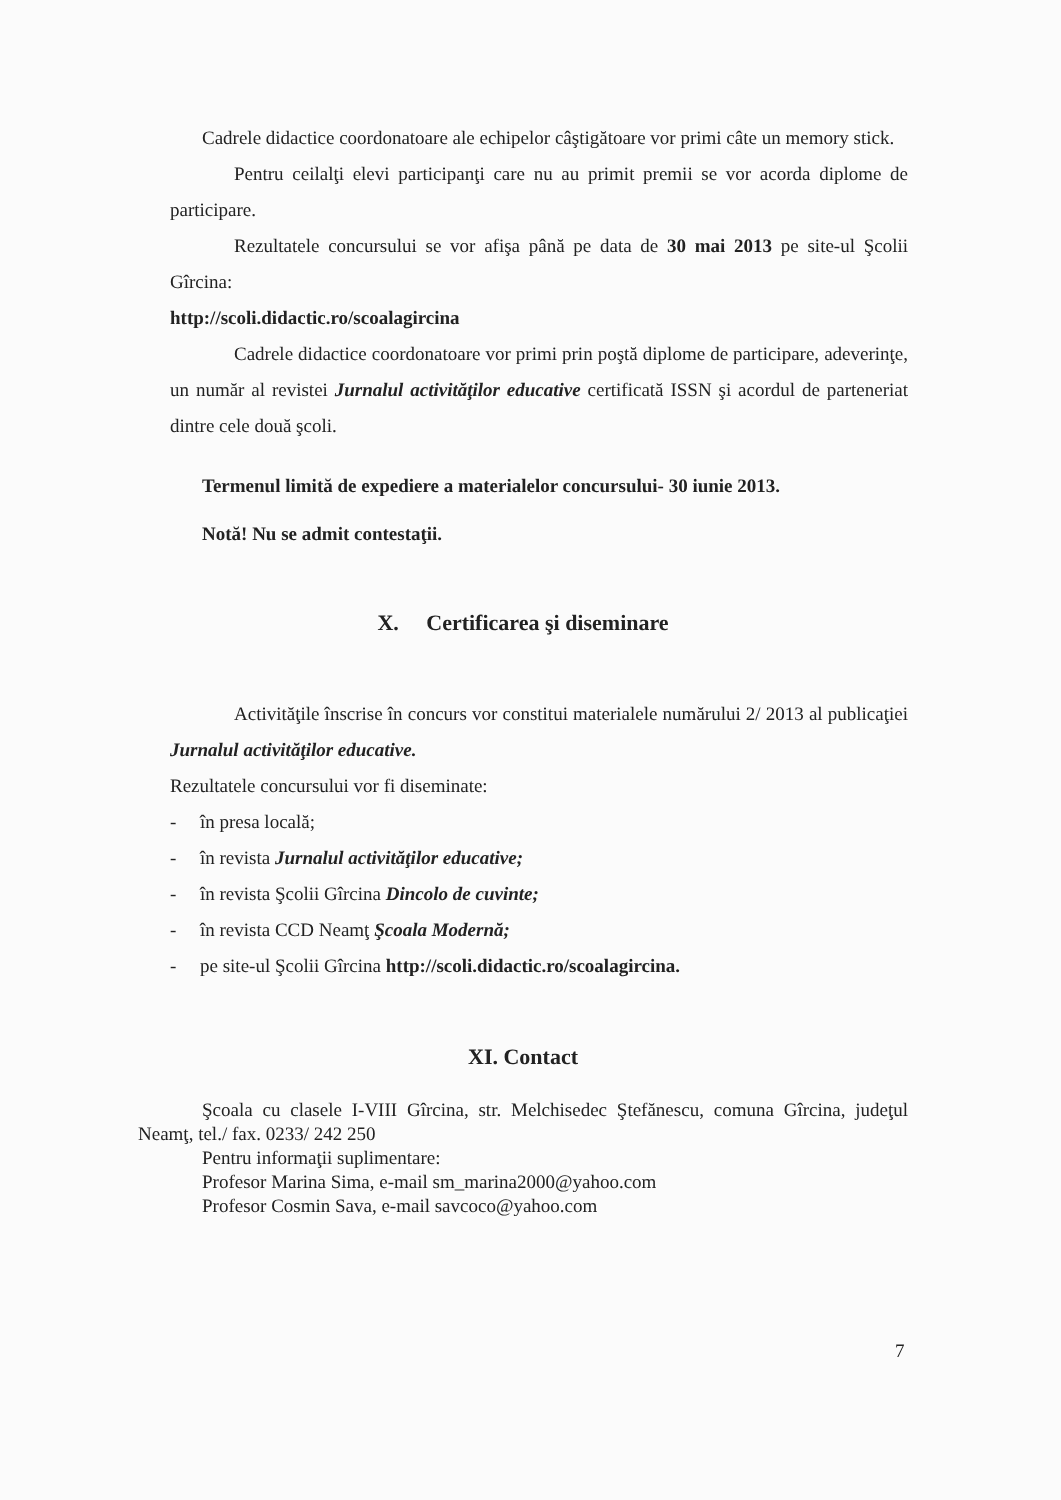Cadrele didactice coordonatoare ale echipelor câştigătoare vor primi câte un memory stick.
Pentru ceilalţi elevi participanţi care nu au primit premii se vor acorda diplome de participare.
Rezultatele concursului se vor afişa până pe data de 30 mai 2013 pe site-ul Şcolii Gîrcina:
http://scoli.didactic.ro/scoalagircina
Cadrele didactice coordonatoare vor primi prin poştă diplome de participare, adeverinţe, un număr al revistei Jurnalul activităţilor educative certificată ISSN şi acordul de parteneriat dintre cele două şcoli.
Termenul limită de expediere a materialelor concursului- 30 iunie 2013.
Notă! Nu se admit contestaţii.
X. Certificarea şi diseminare
Activităţile înscrise în concurs vor constitui materialele numărului 2/ 2013 al publicaţiei Jurnalul activităţilor educative.
Rezultatele concursului vor fi diseminate:
- în presa locală;
- în revista Jurnalul activităţilor educative;
- în revista Şcolii Gîrcina Dincolo de cuvinte;
- în revista CCD Neamţ Şcoala Modernă;
- pe site-ul Şcolii Gîrcina http://scoli.didactic.ro/scoalagircina.
XI. Contact
Şcoala cu clasele I-VIII Gîrcina, str. Melchisedec Ştefănescu, comuna Gîrcina, judeţul Neamţ, tel./ fax. 0233/ 242 250
Pentru informaţii suplimentare:
Profesor Marina Sima, e-mail sm_marina2000@yahoo.com
Profesor Cosmin Sava, e-mail savcoco@yahoo.com
7